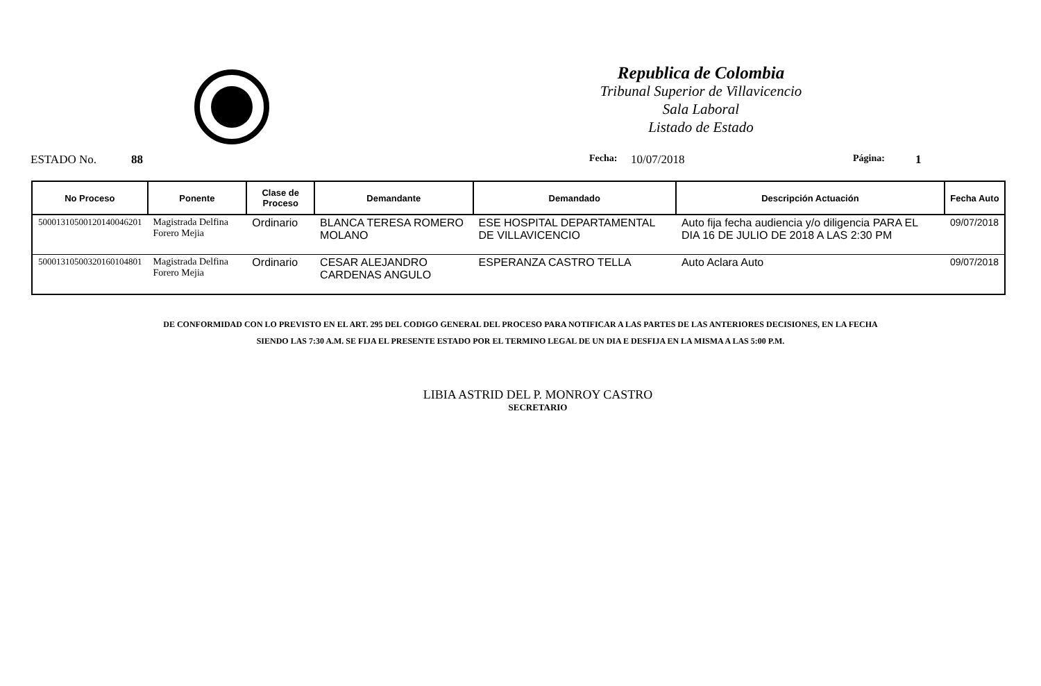Republica de Colombia
Tribunal Superior de Villavicencio
Sala Laboral
Listado de Estado
ESTADO No. 88 Fecha: 10/07/2018 Página: 1
| No Proceso | Ponente | Clase de Proceso | Demandante | Demandado | Descripción Actuación | Fecha Auto |
| --- | --- | --- | --- | --- | --- | --- |
| 50001310500120140046201 | Magistrada Delfina Forero Mejia | Ordinario | BLANCA TERESA ROMERO MOLANO | ESE HOSPITAL DEPARTAMENTAL DE VILLAVICENCIO | Auto fija fecha audiencia y/o diligencia PARA EL DIA 16 DE JULIO DE 2018 A LAS 2:30 PM | 09/07/2018 |
| 50001310500320160104801 | Magistrada Delfina Forero Mejia | Ordinario | CESAR ALEJANDRO CARDENAS ANGULO | ESPERANZA CASTRO TELLA | Auto Aclara Auto | 09/07/2018 |
DE CONFORMIDAD CON LO PREVISTO EN EL ART. 295 DEL CODIGO GENERAL DEL PROCESO PARA NOTIFICAR A LAS PARTES DE LAS ANTERIORES DECISIONES, EN LA FECHA
SIENDO LAS 7:30 A.M. SE FIJA EL PRESENTE ESTADO POR EL TERMINO LEGAL DE UN DIA E DESFIJA EN LA MISMA A LAS 5:00 P.M.
LIBIA ASTRID DEL P. MONROY CASTRO
SECRETARIO